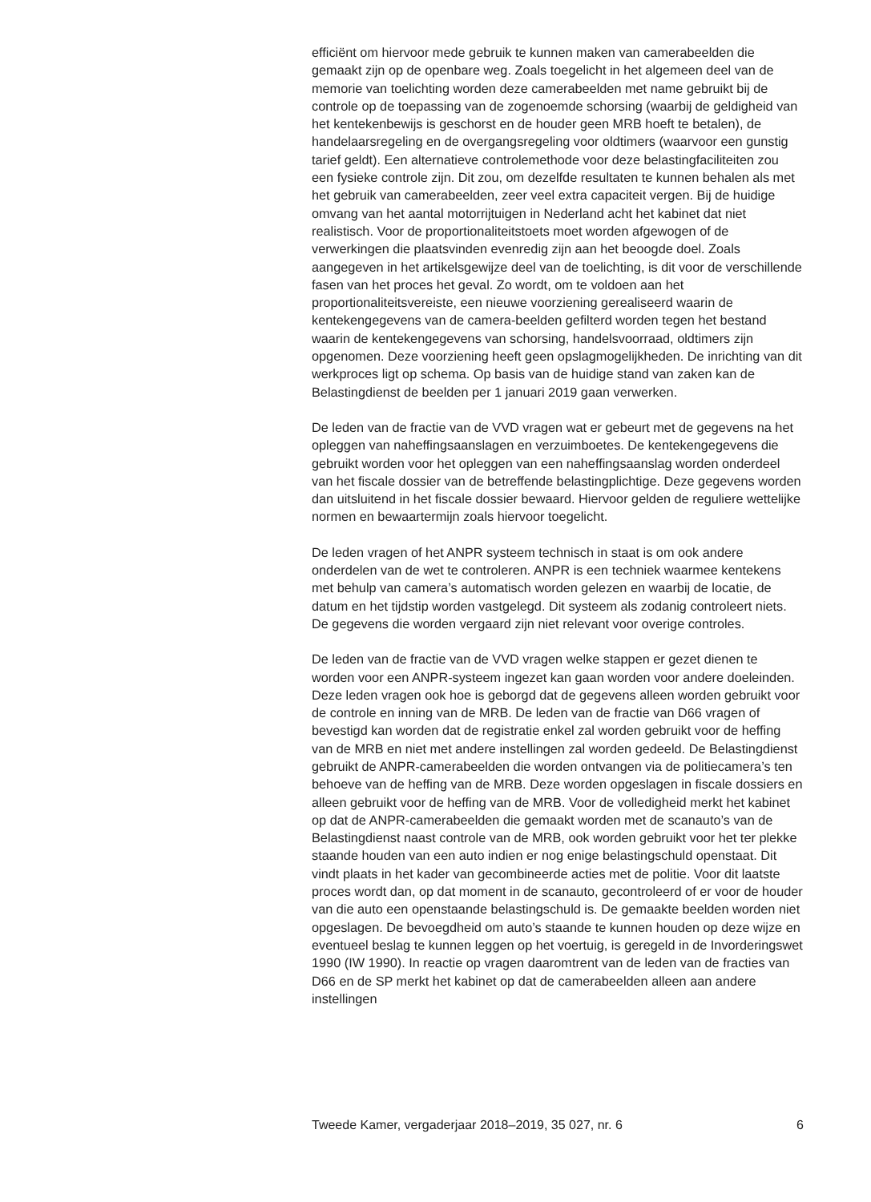efficiënt om hiervoor mede gebruik te kunnen maken van camerabeelden die gemaakt zijn op de openbare weg. Zoals toegelicht in het algemeen deel van de memorie van toelichting worden deze camerabeelden met name gebruikt bij de controle op de toepassing van de zogenoemde schorsing (waarbij de geldigheid van het kentekenbewijs is geschorst en de houder geen MRB hoeft te betalen), de handelaarsregeling en de overgangsregeling voor oldtimers (waarvoor een gunstig tarief geldt). Een alternatieve controlemethode voor deze belastingfaciliteiten zou een fysieke controle zijn. Dit zou, om dezelfde resultaten te kunnen behalen als met het gebruik van camerabeelden, zeer veel extra capaciteit vergen. Bij de huidige omvang van het aantal motorrijtuigen in Nederland acht het kabinet dat niet realistisch. Voor de proportionaliteitstoets moet worden afgewogen of de verwerkingen die plaatsvinden evenredig zijn aan het beoogde doel. Zoals aangegeven in het artikelsgewijze deel van de toelichting, is dit voor de verschillende fasen van het proces het geval. Zo wordt, om te voldoen aan het proportionaliteitsvereiste, een nieuwe voorziening gerealiseerd waarin de kentekengegevens van de camera-beelden gefilterd worden tegen het bestand waarin de kentekengegevens van schorsing, handelsvoorraad, oldtimers zijn opgenomen. Deze voorziening heeft geen opslagmogelijkheden. De inrichting van dit werkproces ligt op schema. Op basis van de huidige stand van zaken kan de Belastingdienst de beelden per 1 januari 2019 gaan verwerken.
De leden van de fractie van de VVD vragen wat er gebeurt met de gegevens na het opleggen van naheffingsaanslagen en verzuimboetes. De kentekengegevens die gebruikt worden voor het opleggen van een naheffingsaanslag worden onderdeel van het fiscale dossier van de betreffende belastingplichtige. Deze gegevens worden dan uitsluitend in het fiscale dossier bewaard. Hiervoor gelden de reguliere wettelijke normen en bewaartermijn zoals hiervoor toegelicht.
De leden vragen of het ANPR systeem technisch in staat is om ook andere onderdelen van de wet te controleren. ANPR is een techniek waarmee kentekens met behulp van camera’s automatisch worden gelezen en waarbij de locatie, de datum en het tijdstip worden vastgelegd. Dit systeem als zodanig controleert niets. De gegevens die worden vergaard zijn niet relevant voor overige controles.
De leden van de fractie van de VVD vragen welke stappen er gezet dienen te worden voor een ANPR-systeem ingezet kan gaan worden voor andere doeleinden. Deze leden vragen ook hoe is geborgd dat de gegevens alleen worden gebruikt voor de controle en inning van de MRB. De leden van de fractie van D66 vragen of bevestigd kan worden dat de registratie enkel zal worden gebruikt voor de heffing van de MRB en niet met andere instellingen zal worden gedeeld. De Belastingdienst gebruikt de ANPR-camerabeelden die worden ontvangen via de politiecamera’s ten behoeve van de heffing van de MRB. Deze worden opgeslagen in fiscale dossiers en alleen gebruikt voor de heffing van de MRB. Voor de volledigheid merkt het kabinet op dat de ANPR-camerabeelden die gemaakt worden met de scanauto’s van de Belastingdienst naast controle van de MRB, ook worden gebruikt voor het ter plekke staande houden van een auto indien er nog enige belastingschuld openstaat. Dit vindt plaats in het kader van gecombineerde acties met de politie. Voor dit laatste proces wordt dan, op dat moment in de scanauto, gecontroleerd of er voor de houder van die auto een openstaande belastingschuld is. De gemaakte beelden worden niet opgeslagen. De bevoegdheid om auto’s staande te kunnen houden op deze wijze en eventueel beslag te kunnen leggen op het voertuig, is geregeld in de Invorderingswet 1990 (IW 1990). In reactie op vragen daaromtrent van de leden van de fracties van D66 en de SP merkt het kabinet op dat de camerabeelden alleen aan andere instellingen
Tweede Kamer, vergaderjaar 2018–2019, 35 027, nr. 6 6